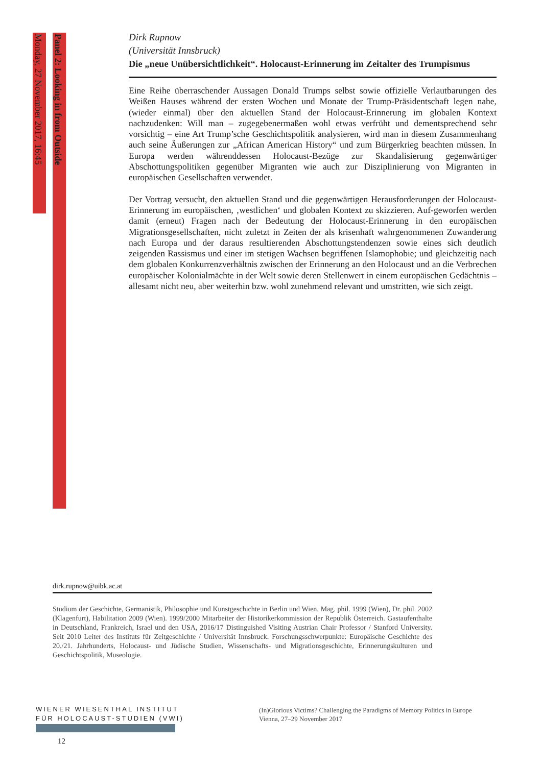Monday, 27 November 2017, 16:45
Panel 2: Looking in from Outside
Dirk Rupnow
(Universität Innsbruck)
Die „neue Unübersichtlichkeit“. Holocaust-Erinnerung im Zeitalter des Trumpismus
Eine Reihe überraschender Aussagen Donald Trumps selbst sowie offizielle Verlautbarungen des Weißen Hauses während der ersten Wochen und Monate der Trump-Präsidentschaft legen nahe, (wieder einmal) über den aktuellen Stand der Holocaust-Erinnerung im globalen Kontext nachzudenken: Will man – zugegebenermaßen wohl etwas verfrüht und dementsprechend sehr vorsichtig – eine Art Trump’sche Geschichtspolitik analysieren, wird man in diesem Zusammenhang auch seine Äußerungen zur „African American History“ und zum Bürgerkrieg beachten müssen. In Europa werden währenddessen Holocaust-Bezüge zur Skandalisierung gegenwärtiger Abschottungspolitiken gegenüber Migranten wie auch zur Disziplinierung von Migranten in europäischen Gesellschaften verwendet.
Der Vortrag versucht, den aktuellen Stand und die gegenwärtigen Herausforderungen der Holocaust-Erinnerung im europäischen, ‚westlichen‘ und globalen Kontext zu skizzieren. Auf-geworfen werden damit (erneut) Fragen nach der Bedeutung der Holocaust-Erinnerung in den europäischen Migrationsgesellschaften, nicht zuletzt in Zeiten der als krisenhaft wahrgenommenen Zuwanderung nach Europa und der daraus resultierenden Abschottungstendenzen sowie eines sich deutlich zeigenden Rassismus und einer im stetigen Wachsen begriffenen Islamophobie; und gleichzeitig nach dem globalen Konkurrenzverhältnis zwischen der Erinnerung an den Holocaust und an die Verbrechen europäischer Kolonialmächte in der Welt sowie deren Stellenwert in einem europäischen Gedächtnis – allesamt nicht neu, aber weiterhin bzw. wohl zunehmend relevant und umstritten, wie sich zeigt.
dirk.rupnow@uibk.ac.at
Studium der Geschichte, Germanistik, Philosophie und Kunstgeschichte in Berlin und Wien. Mag. phil. 1999 (Wien), Dr. phil. 2002 (Klagenfurt), Habilitation 2009 (Wien). 1999/2000 Mitarbeiter der Historikerkommission der Republik Österreich. Gastaufenthalte in Deutschland, Frankreich, Israel und den USA, 2016/17 Distinguished Visiting Austrian Chair Professor / Stanford University. Seit 2010 Leiter des Instituts für Zeitgeschichte / Universität Innsbruck. Forschungsschwerpunkte: Europäische Geschichte des 20./21. Jahrhunderts, Holocaust- und Jüdische Studien, Wissenschafts- und Migrationsgeschichte, Erinnerungskulturen und Geschichtspolitik, Museologie.
WIENER WIESENTHAL INSTITUT
FÜR HOLOCAUST-STUDIEN (VWI)
(In)Glorious Victims? Challenging the Paradigms of Memory Politics in Europe
Vienna, 27–29 November 2017
12